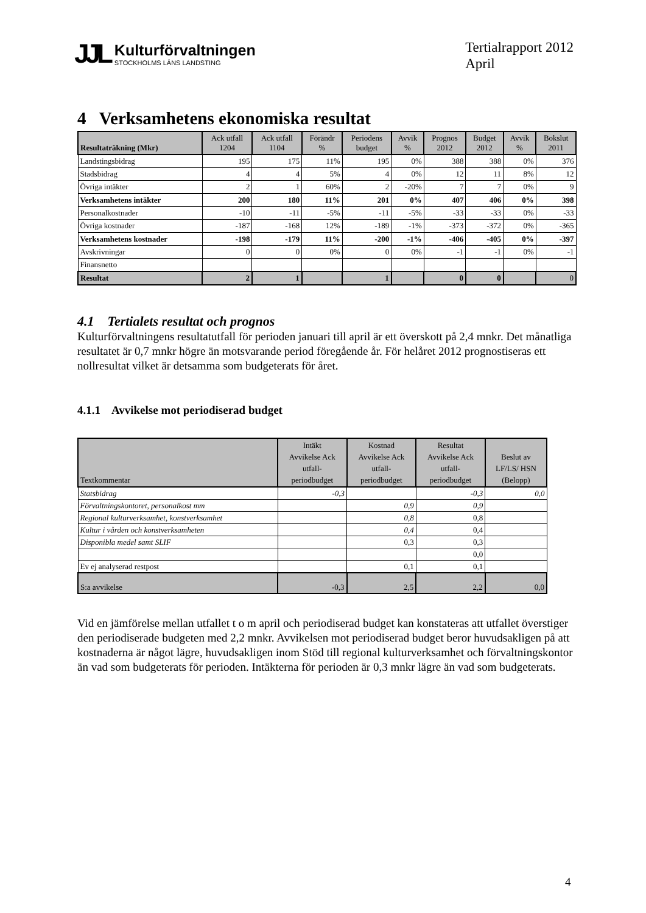JJL
Kulturförvaltningen
STOCKHOLMS LÄNS LANDSTING
Tertialrapport 2012
April
4 Verksamhetens ekonomiska resultat
| Resultaträkning (Mkr) | Ack utfall 1204 | Ack utfall 1104 | Förändr % | Periodens budget | Avvik % | Prognos 2012 | Budget 2012 | Avvik % | Bokslut 2011 |
| --- | --- | --- | --- | --- | --- | --- | --- | --- | --- |
| Landstingsbidrag | 195 | 175 | 11% | 195 | 0% | 388 | 388 | 0% | 376 |
| Stadsbidrag | 4 | 4 | 5% | 4 | 0% | 12 | 11 | 8% | 12 |
| Övriga intäkter | 2 | 1 | 60% | 2 | -20% | 7 | 7 | 0% | 9 |
| Verksamhetens intäkter | 200 | 180 | 11% | 201 | 0% | 407 | 406 | 0% | 398 |
| Personalkostnader | -10 | -11 | -5% | -11 | -5% | -33 | -33 | 0% | -33 |
| Övriga kostnader | -187 | -168 | 12% | -189 | -1% | -373 | -372 | 0% | -365 |
| Verksamhetens kostnader | -198 | -179 | 11% | -200 | -1% | -406 | -405 | 0% | -397 |
| Avskrivningar | 0 | 0 | 0% | 0 | 0% | -1 | -1 | 0% | -1 |
| Finansnetto | | | | | | | | | |
| Resultat | 2 | 1 | | 1 | | 0 | 0 | | 0 |
4.1 Tertialets resultat och prognos
Kulturförvaltningens resultatutfall för perioden januari till april är ett överskott på 2,4 mnkr. Det månatliga resultatet är 0,7 mnkr högre än motsvarande period föregående år. För helåret 2012 prognostiseras ett nollresultat vilket är detsamma som budgeterats för året.
4.1.1 Avvikelse mot periodiserad budget
| Textkommentar | Intäkt Avvikelse Ack utfall- periodbudget | Kostnad Avvikelse Ack utfall- periodbudget | Resultat Avvikelse Ack utfall- periodbudget | Beslut av LF/LS/ HSN (Belopp) |
| --- | --- | --- | --- | --- |
| Statsbidrag | -0,3 | | -0,3 | 0,0 |
| Förvaltningskontoret, personalkost mm | | 0,9 | 0,9 | |
| Regional kulturverksamhet, konstverksamhet | | 0,8 | 0,8 | |
| Kultur i vården och konstverksamheten | | 0,4 | 0,4 | |
| Disponibla medel samt SLIF | | 0,3 | 0,3 | |
| | | | 0,0 | |
| Ev ej analyserad restpost | | 0,1 | 0,1 | |
| S:a avvikelse | -0,3 | 2,5 | 2,2 | 0,0 |
Vid en jämförelse mellan utfallet t o m april och periodiserad budget kan konstateras att utfallet överstiger den periodiserade budgeten med 2,2 mnkr. Avvikelsen mot periodiserad budget beror huvudsakligen på att kostnaderna är något lägre, huvudsakligen inom Stöd till regional kulturverksamhet och förvaltningskontor än vad som budgeterats för perioden. Intäkterna för perioden är 0,3 mnkr lägre än vad som budgeterats.
4